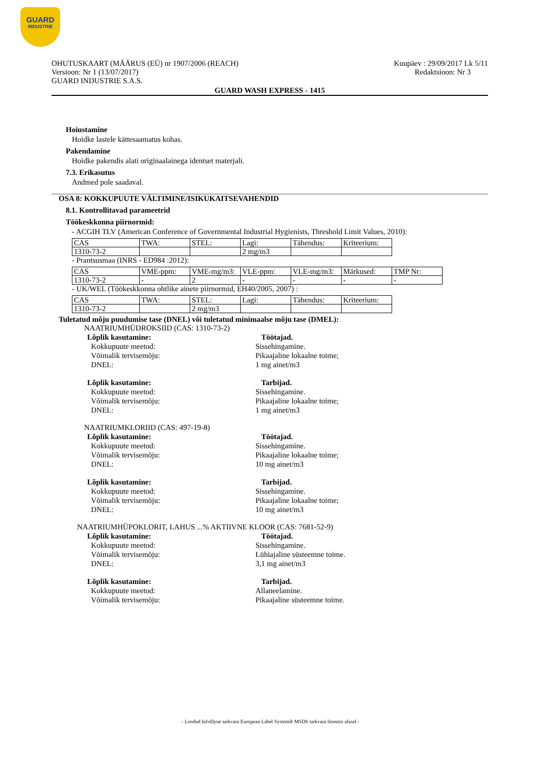GUARD
INDUSTRIE
Kuupäev : 29/09/2017 Lk 5/11
Redaktsioon: Nr 3
OHUTUSKAART (MÄÄRUS (EÜ) nr 1907/2006 (REACH)
Versioon: Nr 1 (13/07/2017)
GUARD INDUSTRIE S.A.S.
GUARD WASH EXPRESS - 1415
Hoiustamine
Hoidke lastele kättesaamatus kohas.
Pakendamine
Hoidke pakendis alati originaalainega identset materjali.
7.3. Erikasutus
Andmed pole saadaval.
OSA 8: KOKKUPUUTE VÄLTIMINE/ISIKUKAITSEVAHENDID
8.1. Kontrollitavad parameetrid
Töökeskkonna piirnormid:
- ACGIH TLV (American Conference of Governmental Industrial Hygienists, Threshold Limit Values, 2010):
| CAS | TWA: | STEL: | Lagi: | Tähendus: | Kriteerium: |
| 1310-73-2 | | | 2 mg/m3 | | |
- Prantsusmaa (INRS - ED984 :2012):
| CAS | VME-ppm: | VME-mg/m3: | VLE-ppm: | VLE-mg/m3: | Märkused: | TMP Nr: |
| 1310-73-2 | - | 2 | - | - | - | - |
- UK/WEL (Töökeskkonna ohtlike ainete piirnormid, EH40/2005, 2007) :
| CAS | TWA: | STEL: | Lagi: | Tähendus: | Kriteerium: |
| 1310-73-2 | | 2 mg/m3 | | | |
Tuletatud mõju puudumise tase (DNEL) või tuletatud minimaalse mõju tase (DMEL):
NAATRIUMHÜDROKSIID (CAS: 1310-73-2)
Lõplik kasutamine: Töötajad.
Kokkupuute meetod: Sissehingamine.
Võimalik tervisemõju: Pikaajaline lokaalne toime;
DNEL: 1 mg ainet/m3
Lõplik kasutamine: Tarbijad.
Kokkupuute meetod: Sissehingamine.
Võimalik tervisemõju: Pikaajaline lokaalne toime;
DNEL: 1 mg ainet/m3
NAATRIUMKLORIID (CAS: 497-19-8)
Lõplik kasutamine: Töötajad.
Kokkupuute meetod: Sissehingamine.
Võimalik tervisemõju: Pikaajaline lokaalne toime;
DNEL: 10 mg ainet/m3
Lõplik kasutamine: Tarbijad.
Kokkupuute meetod: Sissehingamine.
Võimalik tervisemõju: Pikaajaline lokaalne toime;
DNEL: 10 mg ainet/m3
NAATRIUMHÜPOKLORIT, LAHUS ...% AKTIIVNE KLOOR (CAS: 7681-52-9)
Lõplik kasutamine: Töötajad.
Kokkupuute meetod: Sissehingamine.
Võimalik tervisemõju: Lühiajaline süsteemne toime.
DNEL: 3,1 mg ainet/m3
Lõplik kasutamine: Tarbijad.
Kokkupuute meetod: Allaneelamine.
Võimalik tervisemõju: Pikaajaline süsteemne toime.
- Loodud InfoDyne tarkvara European Label System® MSDS tarkvara litsentsi alusel -